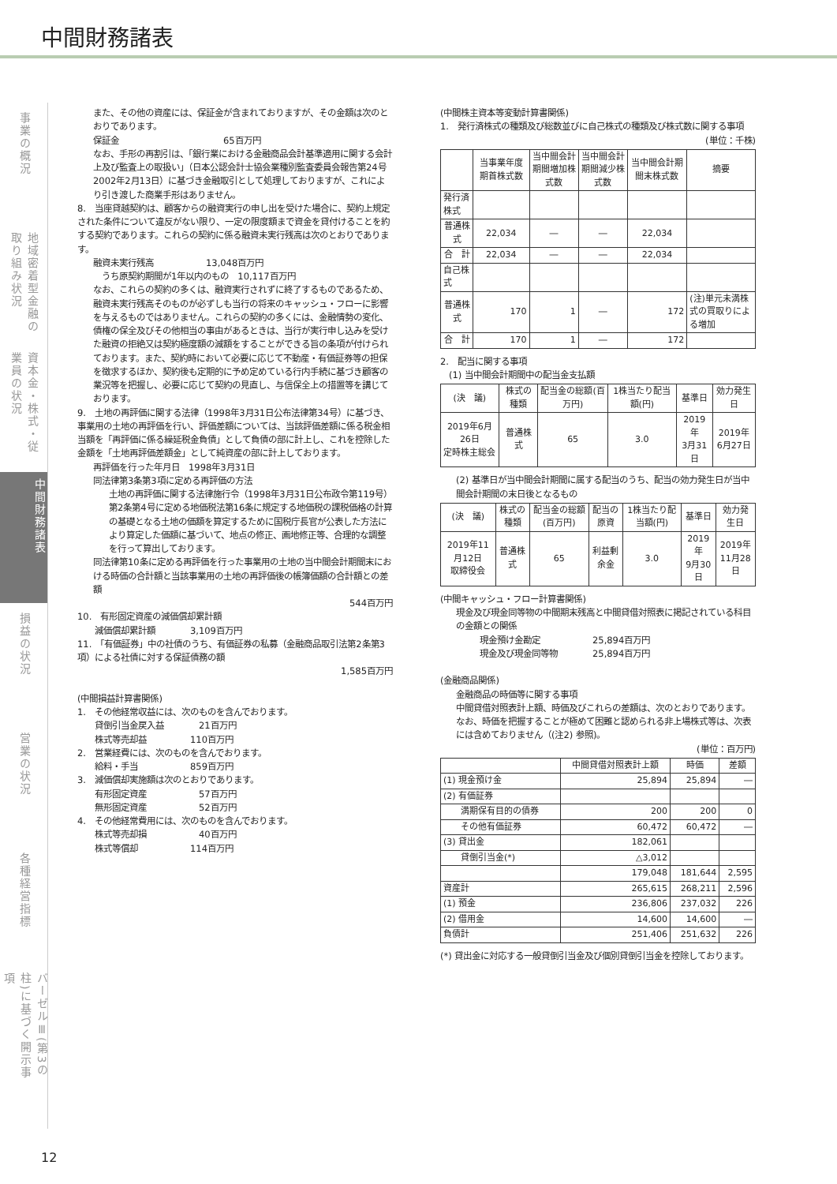中間財務諸表
事業の概況
地域密着型金融の取り組み状況
資本金・株式・従業員の状況
中間財務諸表
損益の状況
営業の状況
各種経営指標
バーゼルⅢ(第3の柱)に基づく開示事項
また、その他の資産には、保証金が含まれておりますが、その金額は次のとおりであります。
保証金　　　　　　　　　　　　65百万円
なお、手形の再割引は、「銀行業における金融商品会計基準適用に関する会計上及び監査上の取扱い」（日本公認会計士協会業種別監査委員会報告第24号 2002年2月13日）に基づき金融取引として処理しておりますが、これにより引き渡した商業手形はありません。
8.　当座貸越契約は、顧客からの融資実行の申し出を受けた場合に、契約上規定された条件について違反がない限り、一定の限度額まで資金を貸付けることを約する契約であります。これらの契約に係る融資未実行残高は次のとおりであります。
融資未実行残高　　　　　　13,048百万円
　うち原契約期間が1年以内のもの　10,117百万円
なお、これらの契約の多くは、融資実行されずに終了するものであるため、融資未実行残高そのものが必ずしも当行の将来のキャッシュ・フローに影響を与えるものではありません。これらの契約の多くには、金融情勢の変化、債権の保全及びその他相当の事由があるときは、当行が実行申し込みを受けた融資の拒絶又は契約極度額の減額をすることができる旨の条項が付けられております。また、契約時において必要に応じて不動産・有価証券等の担保を徴求するほか、契約後も定期的に予め定めている行内手続に基づき顧客の業況等を把握し、必要に応じて契約の見直し、与信保全上の措置等を講じております。
9.　土地の再評価に関する法律（1998年3月31日公布法律第34号）に基づき、事業用の土地の再評価を行い、評価差額については、当該評価差額に係る税金相当額を「再評価に係る繰延税金負債」として負債の部に計上し、これを控除した金額を「土地再評価差額金」として純資産の部に計上しております。
再評価を行った年月日　1998年3月31日
同法律第3条第3項に定める再評価の方法
土地の再評価に関する法律施行令（1998年3月31日公布政令第119号）第2条第4号に定める地価税法第16条に規定する地価税の課税価格の計算の基礎となる土地の価額を算定するために国税庁長官が公表した方法により算定した価額に基づいて、地点の修正、画地修正等、合理的な調整を行って算出しております。
同法律第10条に定める再評価を行った事業用の土地の当中間会計期間末における時価の合計額と当該事業用の土地の再評価後の帳簿価額の合計額との差額
544百万円
10.　有形固定資産の減価償却累計額
　　減価償却累計額　　　　3,109百万円
11.　「有価証券」中の社債のうち、有価証券の私募（金融商品取引法第2条第3項）による社債に対する保証債務の額
1,585百万円
(中間損益計算書関係)
1.　その他経常収益には、次のものを含んでおります。
　　貸倒引当金戻入益　　　　21百万円
　　株式等売却益　　　　　110百万円
2.　営業経費には、次のものを含んでおります。
　　給料・手当　　　　　　859百万円
3.　減価償却実施額は次のとおりであります。
　　有形固定資産　　　　　　57百万円
　　無形固定資産　　　　　　52百万円
4.　その他経常費用には、次のものを含んでおります。
　　株式等売却損　　　　　　40百万円
　　株式等償却　　　　　　114百万円
(中間株主資本等変動計算書関係)
1.　発行済株式の種類及び総数並びに自己株式の種類及び株式数に関する事項
(単位：千株)
| | 当事業年度期首株式数 | 当中間会計期間増加株式数 | 当中間会計期間減少株式数 | 当中間会計期間末株式数 | 摘要 |
| --- | --- | --- | --- | --- | --- |
| 発行済株式 | | | | | |
| 普通株式 | 22,034 | ― | ― | 22,034 | |
| 合 計 | 22,034 | ― | ― | 22,034 | |
| 自己株式 | | | | | |
| 普通株式 | 170 | 1 | ― | 172 | (注)単元未満株式の買取りによる増加 |
| 合 計 | 170 | 1 | ― | 172 | |
2.　配当に関する事項
　(1) 当中間会計期間中の配当金支払額
| (決 議) | 株式の種類 | 配当金の総額(百万円) | 1株当たり配当額(円) | 基準日 | 効力発生日 |
| --- | --- | --- | --- | --- | --- |
| 2019年6月26日 定時株主総会 | 普通株式 | 65 | 3.0 | 2019年 3月31日 | 2019年 6月27日 |
(2) 基準日が当中間会計期間に属する配当のうち、配当の効力発生日が当中間会計期間の末日後となるもの
| (決 議) | 株式の種類 | 配当金の総額(百万円) | 配当の原資 | 1株当たり配当額(円) | 基準日 | 効力発生日 |
| --- | --- | --- | --- | --- | --- | --- |
| 2019年11月12日 取締役会 | 普通株式 | 65 | 利益剰余金 | 3.0 | 2019年 9月30日 | 2019年 11月28日 |
(中間キャッシュ・フロー計算書関係)
現金及び現金同等物の中間期末残高と中間貸借対照表に掲記されている科目の金額との関係
現金預け金勘定　　　　　　25,894百万円
現金及び現金同等物　　　　25,894百万円
(金融商品関係)
金融商品の時価等に関する事項
中間貸借対照表計上額、時価及びこれらの差額は、次のとおりであります。なお、時価を把握することが極めて困難と認められる非上場株式等は、次表には含めておりません（(注2) 参照)。
(単位：百万円)
| | 中間貸借対照表計上額 | 時価 | 差額 |
| --- | --- | --- | --- |
| (1) 現金預け金 | 25,894 | 25,894 | ― |
| (2) 有価証券 | | | |
| 満期保有目的の債券 | 200 | 200 | 0 |
| その他有価証券 | 60,472 | 60,472 | ― |
| (3) 貸出金 | 182,061 | | |
| 貸倒引当金(*) | △3,012 | | |
| | 179,048 | 181,644 | 2,595 |
| 資産計 | 265,615 | 268,211 | 2,596 |
| (1) 預金 | 236,806 | 237,032 | 226 |
| (2) 借用金 | 14,600 | 14,600 | ― |
| 負債計 | 251,406 | 251,632 | 226 |
(*) 貸出金に対応する一般貸倒引当金及び個別貸倒引当金を控除しております。
12